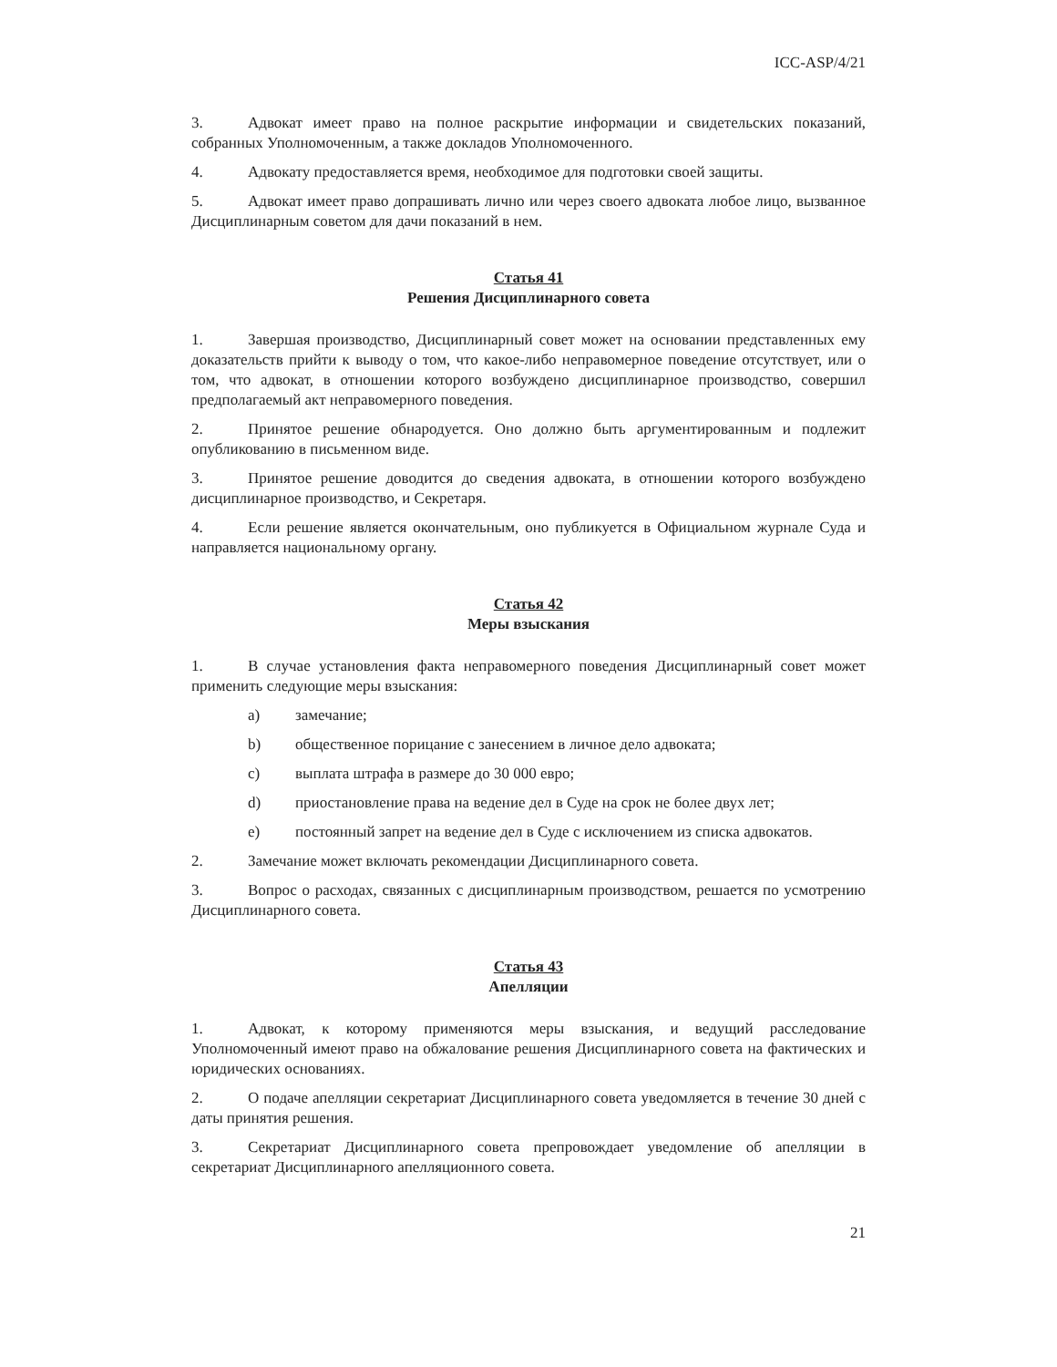ICC-ASP/4/21
3. Адвокат имеет право на полное раскрытие информации и свидетельских показаний, собранных Уполномоченным, а также докладов Уполномоченного.
4. Адвокату предоставляется время, необходимое для подготовки своей защиты.
5. Адвокат имеет право допрашивать лично или через своего адвоката любое лицо, вызванное Дисциплинарным советом для дачи показаний в нем.
Статья 41
Решения Дисциплинарного совета
1. Завершая производство, Дисциплинарный совет может на основании представленных ему доказательств прийти к выводу о том, что какое-либо неправомерное поведение отсутствует, или о том, что адвокат, в отношении которого возбуждено дисциплинарное производство, совершил предполагаемый акт неправомерного поведения.
2. Принятое решение обнародуется. Оно должно быть аргументированным и подлежит опубликованию в письменном виде.
3. Принятое решение доводится до сведения адвоката, в отношении которого возбуждено дисциплинарное производство, и Секретаря.
4. Если решение является окончательным, оно публикуется в Официальном журнале Суда и направляется национальному органу.
Статья 42
Меры взыскания
1. В случае установления факта неправомерного поведения Дисциплинарный совет может применить следующие меры взыскания:
a) замечание;
b) общественное порицание с занесением в личное дело адвоката;
c) выплата штрафа в размере до 30 000 евро;
d) приостановление права на ведение дел в Суде на срок не более двух лет;
e) постоянный запрет на ведение дел в Суде с исключением из списка адвокатов.
2. Замечание может включать рекомендации Дисциплинарного совета.
3. Вопрос о расходах, связанных с дисциплинарным производством, решается по усмотрению Дисциплинарного совета.
Статья 43
Апелляции
1. Адвокат, к которому применяются меры взыскания, и ведущий расследование Уполномоченный имеют право на обжалование решения Дисциплинарного совета на фактических и юридических основаниях.
2. О подаче апелляции секретариат Дисциплинарного совета уведомляется в течение 30 дней с даты принятия решения.
3. Секретариат Дисциплинарного совета препровождает уведомление об апелляции в секретариат Дисциплинарного апелляционного совета.
21